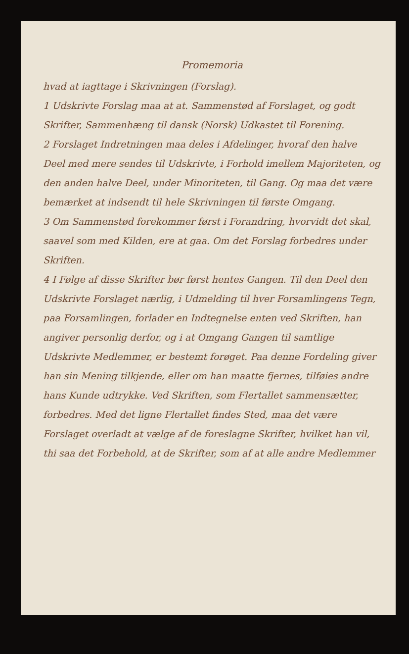Promemoria
hvad at iagttage i Skrivningen (Forslag).
1 Udskrivte Forslag maa at at. Sammenstød af Forslaget, og godt Skrifter, Sammenhæng til dansk (Norsk) Udkastet til Forening.
2 Forslaget Indretningen maa deles i Afdelinger, hvoraf den halve Deel med mere sendes til Udskrivte, i Forhold imellem Majoriteten, og den anden halve Deel, under Minoriteten, til Gang. Og maa det være bemærket at indsendt til hele Skrivningen til første Omgang.
3 Om Sammenstød forekommer først i Forandring, hvorvidt det skal, saavel som med Kilden, ere at gaa. Om det Forslag forbedres under Skriften.
4 I Følge af disse Skrifter bør først hentes Gangen. Til den Deel den Udskrivte Forslaget nærlig, i Udmelding til hver Forsamlingens Tegn, paa Forsamlingen, forlader en Indtegnelse enten ved Skriften, han angiver personlig derfor, og i at Omgang Gangen til samtlige Udskrivte Medlemmer, er bestemt forøget. Paa denne Fordeling giver han sin Mening tilkjende, eller om han maatte fjernes, tilføies andre hans Kunde udtrykke. Ved Skriften, som Flertallet sammensætter, forbedres. Med det ligne Flertallet findes Sted, maa det være Forslaget overladt at vælge af de foreslagne Skrifter, hvilket han vil, thi saa det Forbehold, at de Skrifter, som af at alle andre Medlemmer